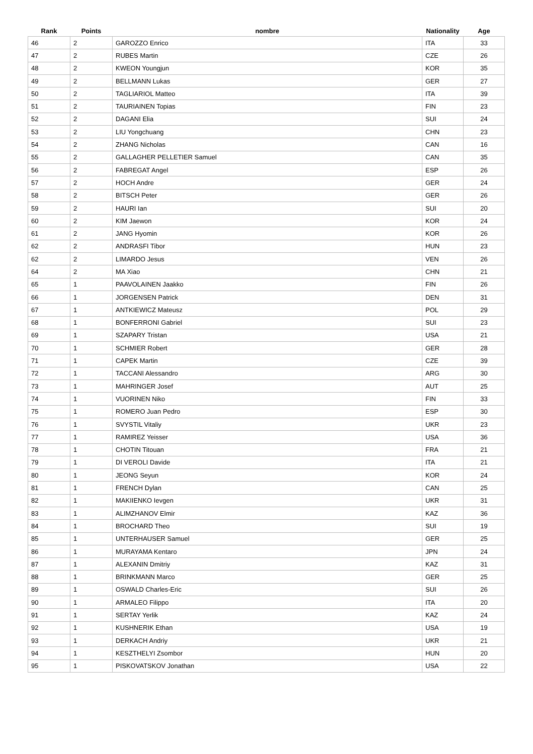| Rank | Points | nombre | Nationality | Age |
| --- | --- | --- | --- | --- |
| 46 | 2 | GAROZZO Enrico | ITA | 33 |
| 47 | 2 | RUBES Martin | CZE | 26 |
| 48 | 2 | KWEON Youngjun | KOR | 35 |
| 49 | 2 | BELLMANN Lukas | GER | 27 |
| 50 | 2 | TAGLIARIOL Matteo | ITA | 39 |
| 51 | 2 | TAURIAINEN Topias | FIN | 23 |
| 52 | 2 | DAGANI Elia | SUI | 24 |
| 53 | 2 | LIU Yongchuang | CHN | 23 |
| 54 | 2 | ZHANG Nicholas | CAN | 16 |
| 55 | 2 | GALLAGHER PELLETIER Samuel | CAN | 35 |
| 56 | 2 | FABREGAT Angel | ESP | 26 |
| 57 | 2 | HOCH Andre | GER | 24 |
| 58 | 2 | BITSCH Peter | GER | 26 |
| 59 | 2 | HAURI Ian | SUI | 20 |
| 60 | 2 | KIM Jaewon | KOR | 24 |
| 61 | 2 | JANG Hyomin | KOR | 26 |
| 62 | 2 | ANDRASFI Tibor | HUN | 23 |
| 62 | 2 | LIMARDO Jesus | VEN | 26 |
| 64 | 2 | MA Xiao | CHN | 21 |
| 65 | 1 | PAAVOLAINEN Jaakko | FIN | 26 |
| 66 | 1 | JORGENSEN Patrick | DEN | 31 |
| 67 | 1 | ANTKIEWICZ Mateusz | POL | 29 |
| 68 | 1 | BONFERRONI Gabriel | SUI | 23 |
| 69 | 1 | SZAPARY Tristan | USA | 21 |
| 70 | 1 | SCHMIER Robert | GER | 28 |
| 71 | 1 | CAPEK Martin | CZE | 39 |
| 72 | 1 | TACCANI Alessandro | ARG | 30 |
| 73 | 1 | MAHRINGER Josef | AUT | 25 |
| 74 | 1 | VUORINEN Niko | FIN | 33 |
| 75 | 1 | ROMERO Juan Pedro | ESP | 30 |
| 76 | 1 | SVYSTIL Vitaliy | UKR | 23 |
| 77 | 1 | RAMIREZ Yeisser | USA | 36 |
| 78 | 1 | CHOTIN Titouan | FRA | 21 |
| 79 | 1 | DI VEROLI Davide | ITA | 21 |
| 80 | 1 | JEONG Seyun | KOR | 24 |
| 81 | 1 | FRENCH Dylan | CAN | 25 |
| 82 | 1 | MAKIIENKO Ievgen | UKR | 31 |
| 83 | 1 | ALIMZHANOV Elmir | KAZ | 36 |
| 84 | 1 | BROCHARD Theo | SUI | 19 |
| 85 | 1 | UNTERHAUSER Samuel | GER | 25 |
| 86 | 1 | MURAYAMA Kentaro | JPN | 24 |
| 87 | 1 | ALEXANIN Dmitriy | KAZ | 31 |
| 88 | 1 | BRINKMANN Marco | GER | 25 |
| 89 | 1 | OSWALD Charles-Eric | SUI | 26 |
| 90 | 1 | ARMALEO Filippo | ITA | 20 |
| 91 | 1 | SERTAY Yerlik | KAZ | 24 |
| 92 | 1 | KUSHNERIK Ethan | USA | 19 |
| 93 | 1 | DERKACH Andriy | UKR | 21 |
| 94 | 1 | KESZTHELYI Zsombor | HUN | 20 |
| 95 | 1 | PISKOVATSKOV Jonathan | USA | 22 |